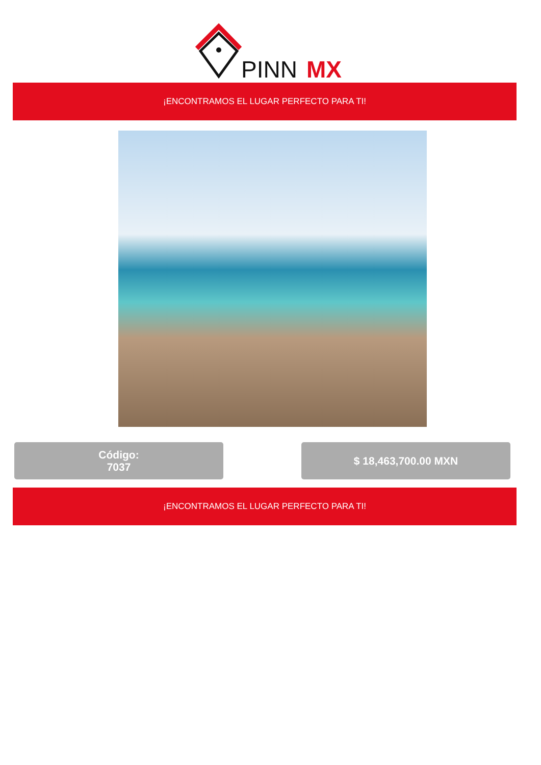PINN
MX
¡ENCONTRAMOS EL LUGAR PERFECTO PARA TI!
Código:
7037
$ 18,463,700.00 MXN
¡ENCONTRAMOS EL LUGAR PERFECTO PARA TI!